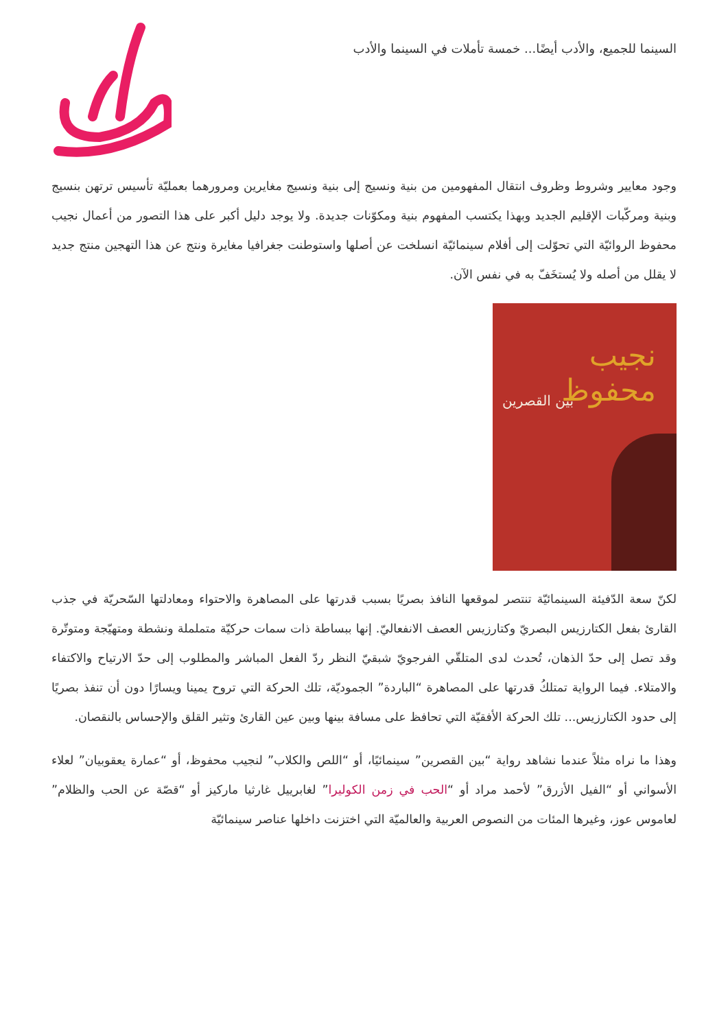السينما للجميع، والأدب أيضًا... خمسة تأملات في السينما والأدب
وجود معايير وشروط وظروف انتقال المفهومين من بنية ونسيج إلى بنية ونسيج مغايرين ومرورهما بعمليّة تأسيس ترتهن بنسيج وبنية ومركّبات الإقليم الجديد وبهذا يكتسب المفهوم بنية ومكوّنات جديدة. ولا يوجد دليل أكبر على هذا التصور من أعمال نجيب محفوظ الروائيّة التي تحوّلت إلى أفلام سينمائيّة انسلخت عن أصلها واستوطنت جغرافيا مغايرة ونتج عن هذا التهجين منتج جديد لا يقلل من أصله ولا يُستخَفّ به في نفس الآن.
نجيب محفوظ
بين القصرين
لكنّ سعة الدّفيئة السينمائيّة تنتصر لموقعها النافذ بصريًا بسبب قدرتها على المصاهرة والاحتواء ومعادلتها السّحريّة في جذب القارئ بفعل الكتارزيس البصريّ وكتارزيس العصف الانفعاليّ. إنها ببساطة ذات سمات حركيّة متململة ونشطة ومتهيّجة ومتوتّرة وقد تصل إلى حدّ الذهان، تُحدث لدى المتلقّي الفرجويّ شبقيّ النظر ردّ الفعل المباشر والمطلوب إلى حدّ الارتياح والاكتفاء والامتلاء. فيما الرواية تمتلكُ قدرتها على المصاهرة “الباردة” الجموديّة، تلك الحركة التي تروح يمينا ويسارًا دون أن تنفذ بصريًا إلى حدود الكتارزيس... تلك الحركة الأفقيّة التي تحافظ على مسافة بينها وبين عين القارئ وتثير القلق والإحساس بالنقصان.
وهذا ما نراه مثلاً عندما نشاهد رواية “بين القصرين” سينمائيًا، أو “اللص والكلاب” لنجيب محفوظ، أو “عمارة يعقوبيان” لعلاء الأسواني أو “الفيل الأزرق” لأحمد مراد أو “الحب في زمن الكوليرا” لغابرييل غارثيا ماركيز أو “قصّة عن الحب والظلام” لعاموس عوز، وغيرها المئات من النصوص العربية والعالميّة التي اختزنت داخلها عناصر سينمائيّة